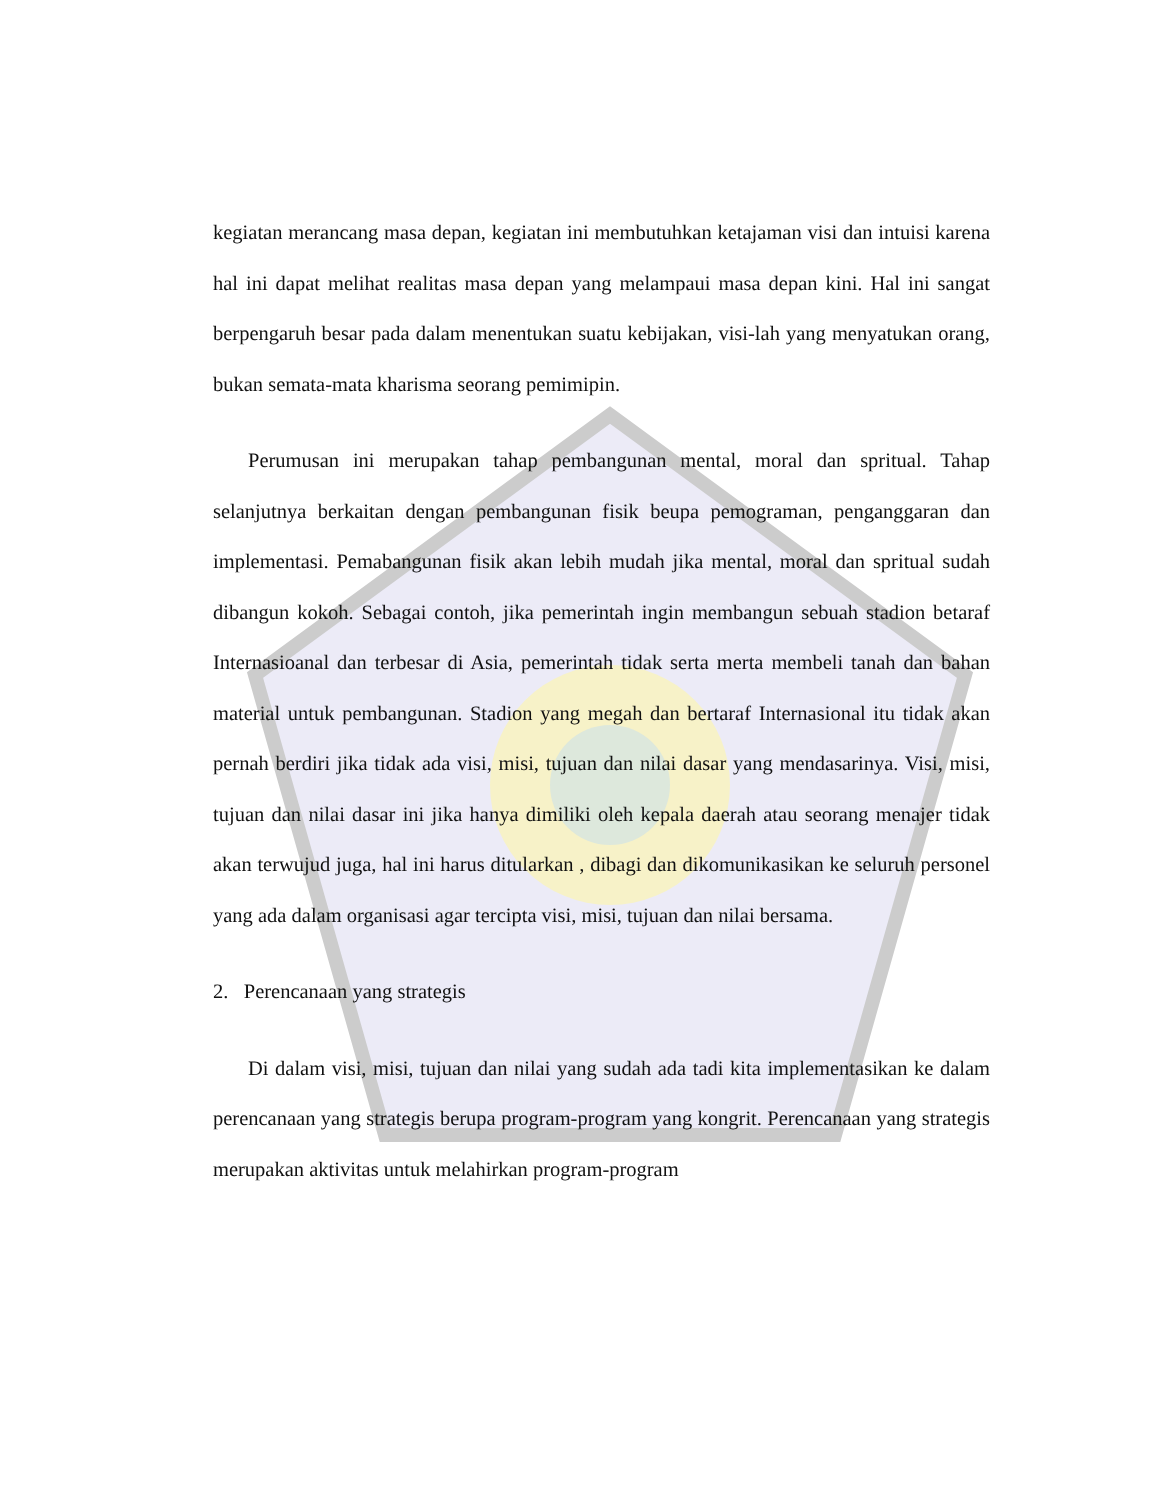kegiatan merancang masa depan, kegiatan ini membutuhkan ketajaman visi dan intuisi karena hal ini dapat melihat realitas masa depan yang melampaui masa depan kini. Hal ini sangat berpengaruh besar pada dalam menentukan suatu kebijakan, visi-lah yang menyatukan orang, bukan semata-mata kharisma seorang pemimipin.
Perumusan ini merupakan tahap pembangunan mental, moral dan spritual. Tahap selanjutnya berkaitan dengan pembangunan fisik beupa pemograman, penganggaran dan implementasi. Pemabangunan fisik akan lebih mudah jika mental, moral dan spritual sudah dibangun kokoh. Sebagai contoh, jika pemerintah ingin membangun sebuah stadion betaraf Internasioanal dan terbesar di Asia, pemerintah tidak serta merta membeli tanah dan bahan material untuk pembangunan. Stadion yang megah dan bertaraf Internasional itu tidak akan pernah berdiri jika tidak ada visi, misi, tujuan dan nilai dasar yang mendasarinya. Visi, misi, tujuan dan nilai dasar ini jika hanya dimiliki oleh kepala daerah atau seorang menajer tidak akan terwujud juga, hal ini harus ditularkan , dibagi dan dikomunikasikan ke seluruh personel yang ada dalam organisasi agar tercipta visi, misi, tujuan dan nilai bersama.
2. Perencanaan yang strategis
Di dalam visi, misi, tujuan dan nilai yang sudah ada tadi kita implementasikan ke dalam perencanaan yang strategis berupa program-program yang kongrit. Perencanaan yang strategis merupakan aktivitas untuk melahirkan program-program